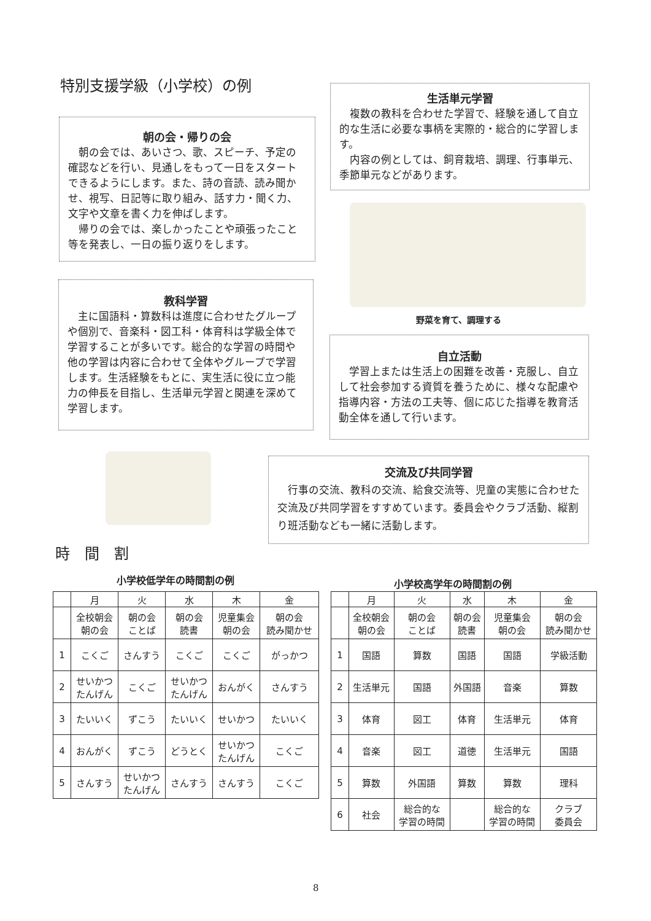特別支援学級（小学校）の例
朝の会・帰りの会
朝の会では、あいさつ、歌、スピーチ、予定の確認などを行い、見通しをもって一日をスタートできるようにします。また、詩の音読、読み聞かせ、視写、日記等に取り組み、話す力・聞く力、文字や文章を書く力を伸ばします。
帰りの会では、楽しかったことや頑張ったこと等を発表し、一日の振り返りをします。
生活単元学習
複数の教科を合わせた学習で、経験を通して自立的な生活に必要な事柄を実際的・総合的に学習します。
内容の例としては、飼育栽培、調理、行事単元、季節単元などがあります。
野菜を育て、調理する
教科学習
主に国語科・算数科は進度に合わせたグループや個別で、音楽科・図工科・体育科は学級全体で学習することが多いです。総合的な学習の時間や他の学習は内容に合わせて全体やグループで学習します。生活経験をもとに、実生活に役に立つ能力の伸長を目指し、生活単元学習と関連を深めて学習します。
自立活動
学習上または生活上の困難を改善・克服し、自立して社会参加する資質を養うために、様々な配慮や指導内容・方法の工夫等、個に応じた指導を教育活動全体を通して行います。
交流及び共同学習
行事の交流、教科の交流、給食交流等、児童の実態に合わせた交流及び共同学習をすすめています。委員会やクラブ活動、縦割り班活動なども一緒に活動します。
時　間　割
小学校低学年の時間割の例
| | 月 | 火 | 水 | 木 | 金 |
| --- | --- | --- | --- | --- | --- |
| | 全校朝会 朝の会 | 朝の会 ことば | 朝の会 読書 | 児童集会 朝の会 | 朝の会 読み聞かせ |
| 1 | こくご | さんすう | こくご | こくご | がっかつ |
| 2 | せいかつ たんげん | こくご | せいかつ たんげん | おんがく | さんすう |
| 3 | たいいく | ずこう | たいいく | せいかつ | たいいく |
| 4 | おんがく | ずこう | どうとく | せいかつ たんげん | こくご |
| 5 | さんすう | せいかつ たんげん | さんすう | さんすう | こくご |
小学校高学年の時間割の例
| | 月 | 火 | 水 | 木 | 金 |
| --- | --- | --- | --- | --- | --- |
| | 全校朝会 朝の会 | 朝の会 ことば | 朝の会 読書 | 児童集会 朝の会 | 朝の会 読み聞かせ |
| 1 | 国語 | 算数 | 国語 | 国語 | 学級活動 |
| 2 | 生活単元 | 国語 | 外国語 | 音楽 | 算数 |
| 3 | 体育 | 図工 | 体育 | 生活単元 | 体育 |
| 4 | 音楽 | 図工 | 道徳 | 生活単元 | 国語 |
| 5 | 算数 | 外国語 | 算数 | 算数 | 理科 |
| 6 | 社会 | 総合的な 学習の時間 | | 総合的な 学習の時間 | クラブ 委員会 |
8